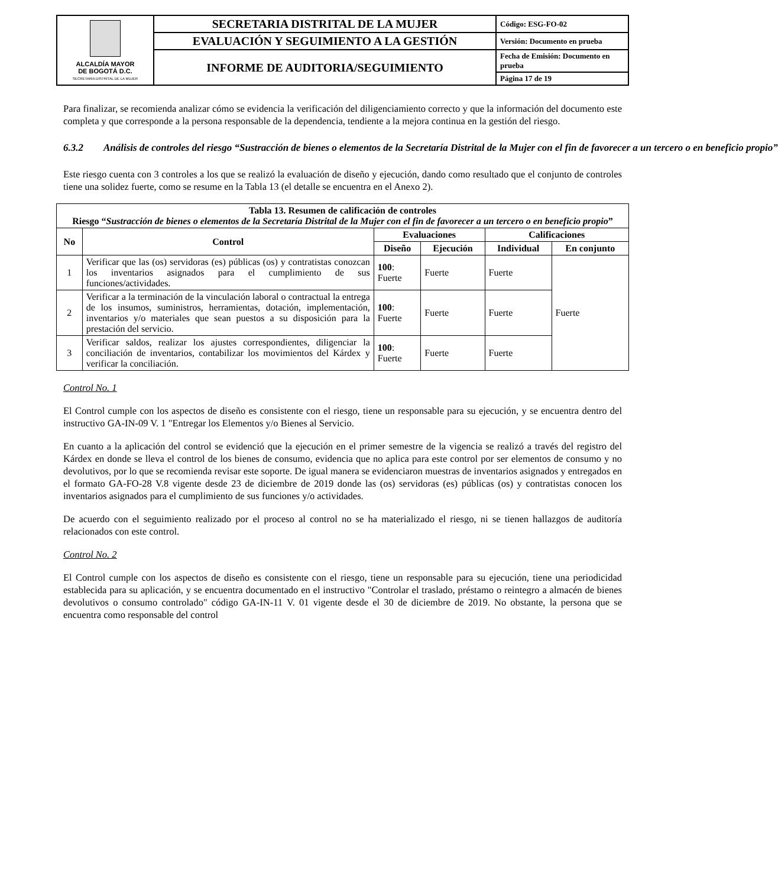| ALCALDÍA MAYOR DE BOGOTÁ D.C. SECRETARIA DISTRITAL DE LA MUJER | SECRETARIA DISTRITAL DE LA MUJER | Código: ESG-FO-02 |
| | EVALUACIÓN Y SEGUIMIENTO A LA GESTIÓN | Versión: Documento en prueba |
| | INFORME DE AUDITORIA/SEGUIMIENTO | Fecha de Emisión: Documento en prueba |
| | | Página 17 de 19 |
Para finalizar, se recomienda analizar cómo se evidencia la verificación del diligenciamiento correcto y que la información del documento este completa y que corresponde a la persona responsable de la dependencia, tendiente a la mejora continua en la gestión del riesgo.
6.3.2 Análisis de controles del riesgo “Sustracción de bienes o elementos de la Secretaría Distrital de la Mujer con el fin de favorecer a un tercero o en beneficio propio”
Este riesgo cuenta con 3 controles a los que se realizó la evaluación de diseño y ejecución, dando como resultado que el conjunto de controles tiene una solidez fuerte, como se resume en la Tabla 13 (el detalle se encuentra en el Anexo 2).
| Tabla 13. Resumen de calificación de controles Riesgo “ Sustracción de bienes o elementos de la Secretaría Distrital de la Mujer con el fin de favorecer a un tercero o en beneficio propio ” | | | | | |
| --- | --- | --- | --- | --- | --- |
| No | Control | Evaluaciones | | Calificaciones | |
| | | Diseño | Ejecución | Individual | En conjunto |
| 1 | Verificar que las (os) servidoras (es) públicas (os) y contratistas conozcan los inventarios asignados para el cumplimiento de sus funciones/actividades. | 100 : Fuerte | Fuerte | Fuerte | Fuerte |
| 2 | Verificar a la terminación de la vinculación laboral o contractual la entrega de los insumos, suministros, herramientas, dotación, implementación, inventarios y/o materiales que sean puestos a su disposición para la prestación del servicio. | 100 : Fuerte | Fuerte | Fuerte | |
| 3 | Verificar saldos, realizar los ajustes correspondientes, diligenciar la conciliación de inventarios, contabilizar los movimientos del Kárdex y verificar la conciliación. | 100 : Fuerte | Fuerte | Fuerte | |
Control No. 1
El Control cumple con los aspectos de diseño es consistente con el riesgo, tiene un responsable para su ejecución, y se encuentra dentro del instructivo GA-IN-09 V. 1 "Entregar los Elementos y/o Bienes al Servicio.
En cuanto a la aplicación del control se evidenció que la ejecución en el primer semestre de la vigencia se realizó a través del registro del Kárdex en donde se lleva el control de los bienes de consumo, evidencia que no aplica para este control por ser elementos de consumo y no devolutivos, por lo que se recomienda revisar este soporte. De igual manera se evidenciaron muestras de inventarios asignados y entregados en el formato GA-FO-28 V.8 vigente desde 23 de diciembre de 2019 donde las (os) servidoras (es) públicas (os) y contratistas conocen los inventarios asignados para el cumplimiento de sus funciones y/o actividades.
De acuerdo con el seguimiento realizado por el proceso al control no se ha materializado el riesgo, ni se tienen hallazgos de auditoría relacionados con este control.
Control No. 2
El Control cumple con los aspectos de diseño es consistente con el riesgo, tiene un responsable para su ejecución, tiene una periodicidad establecida para su aplicación, y se encuentra documentado en el instructivo "Controlar el traslado, préstamo o reintegro a almacén de bienes devolutivos o consumo controlado" código GA-IN-11 V. 01 vigente desde el 30 de diciembre de 2019. No obstante, la persona que se encuentra como responsable del control